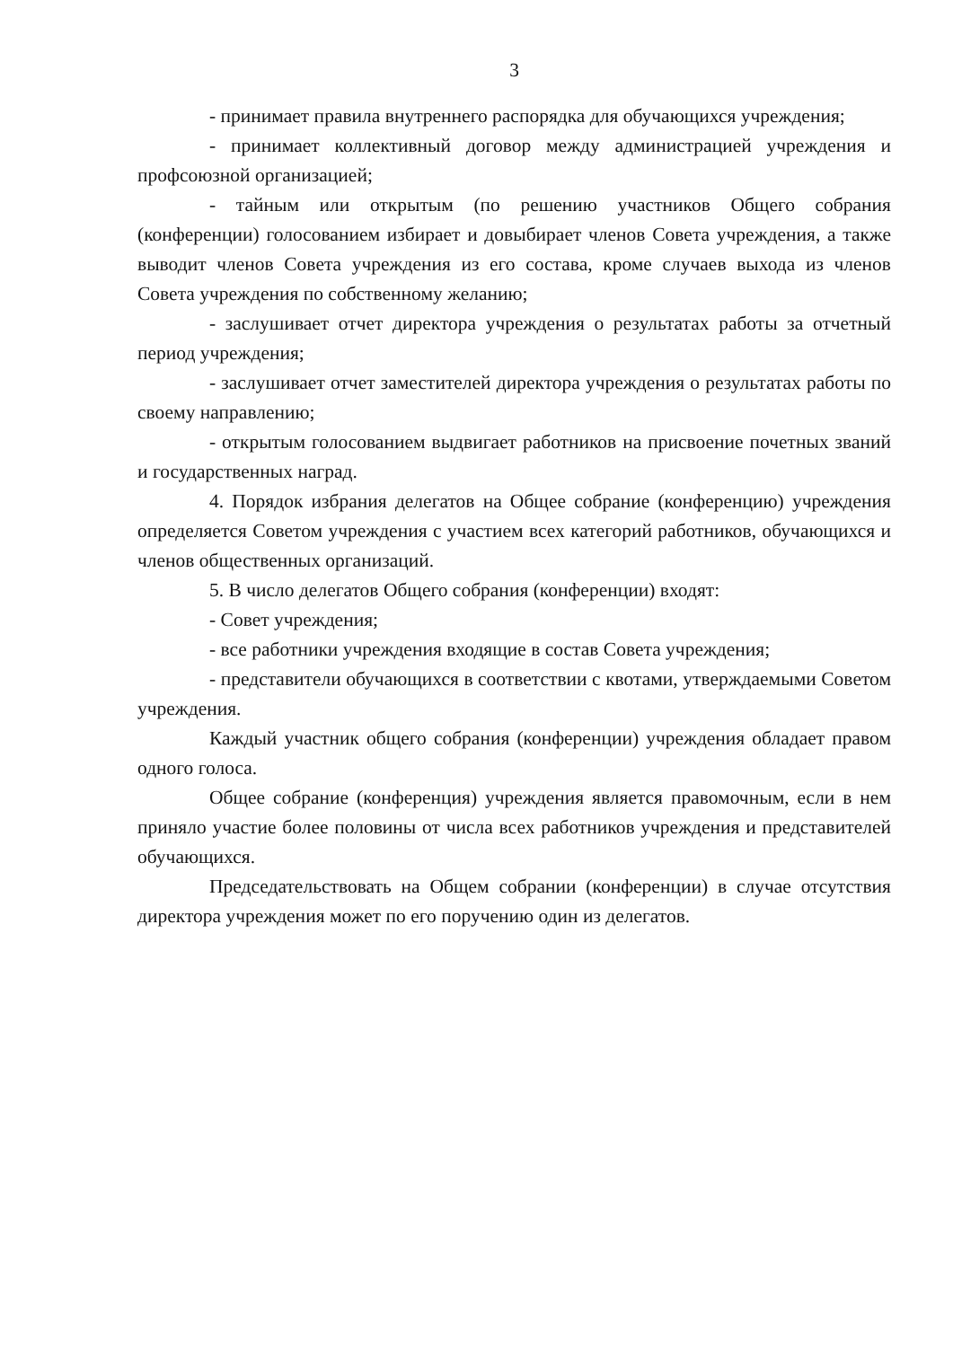3
- принимает правила внутреннего распорядка для обучающихся учреждения;
- принимает коллективный договор между администрацией учреждения и профсоюзной организацией;
- тайным или открытым (по решению участников Общего собрания (конференции) голосованием избирает и довыбирает членов Совета учреждения, а также выводит членов Совета учреждения из его состава, кроме случаев выхода из членов Совета учреждения по собственному желанию;
- заслушивает отчет директора учреждения о результатах работы за отчетный период учреждения;
- заслушивает отчет заместителей директора учреждения о результатах работы по своему направлению;
- открытым голосованием выдвигает работников на присвоение почетных званий и государственных наград.
4. Порядок избрания делегатов на Общее собрание (конференцию) учреждения определяется Советом учреждения с участием всех категорий работников, обучающихся и членов общественных организаций.
5. В число делегатов Общего собрания (конференции) входят:
- Совет учреждения;
- все работники учреждения входящие в состав Совета учреждения;
- представители обучающихся в соответствии с квотами, утверждаемыми Советом учреждения.
Каждый участник общего собрания (конференции) учреждения обладает правом одного голоса.
Общее собрание (конференция) учреждения является правомочным, если в нем приняло участие более половины от числа всех работников учреждения и представителей обучающихся.
Председательствовать на Общем собрании (конференции) в случае отсутствия директора учреждения может по его поручению один из делегатов.